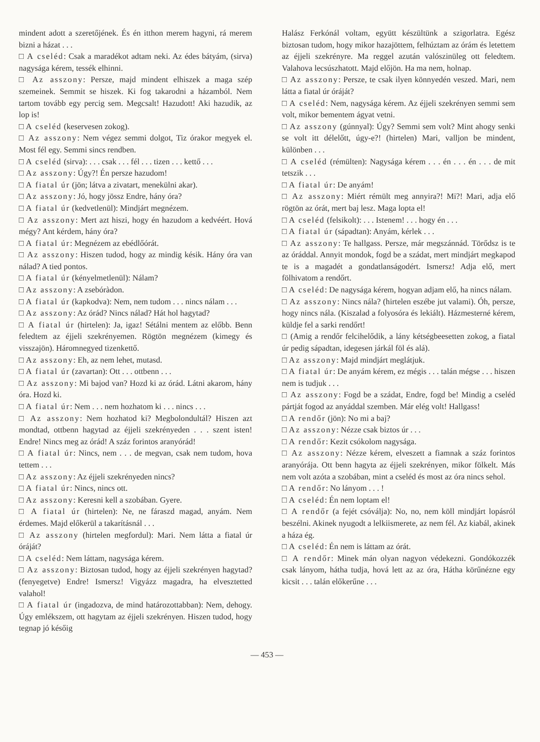mindent adott a szeretőjének. És én itthon merem hagyni, rá merem bizni a házat . . .
□ A cseléd: Csak a maradékot adtam neki. Az édes bátyám, (sirva) nagysága kérem, tessék elhinni.
□ Az asszony: Persze, majd mindent elhiszek a maga szép szemeinek. Semmit se hiszek. Ki fog takarodni a házamból. Nem tartom tovább egy percig sem. Megcsalt! Hazudott! Aki hazudik, az lop is!
□ A cseléd (keservesen zokog).
□ Az asszony: Nem végez semmi dolgot, Tiz órakor megyek el. Most fél egy. Semmi sincs rendben.
□ A cseléd (sirva): . . . csak . . . fél . . . tizen . . . kettő . . .
□ Az asszony: Úgy?! Én persze hazudom!
□ A fiatal úr (jön; látva a zivatart, menekülni akar).
□ Az asszony: Jó, hogy jössz Endre, hány óra?
□ A fiatal úr (kedvetlenül): Mindjárt megnézem.
□ Az asszony: Mert azt hiszi, hogy én hazudom a kedvéért. Hová mégy? Ant kérdem, hány óra?
□ A fiatal úr: Megnézem az ebédlőórát.
□ Az asszony: Hiszen tudod, hogy az mindig késik. Hány óra van nálad? A tied pontos.
□ A fiatal úr (kényelmetlenül): Nálam?
□ Az asszony: A zsebóràdon.
□ A fiatal úr (kapkodva): Nem, nem tudom . . . nincs nálam . . .
□ Az asszony: Az órád? Nincs nálad? Hát hol hagytad?
□ A fiatal úr (hirtelen): Ja, igaz! Sétálni mentem az előbb. Benn feledtem az éjjeli szekrényemen. Rögtön megnézem (kimegy és visszajön). Háromnegyed tizenkettő.
□ Az asszony: Eh, az nem lehet, mutasd.
□ A fiatal úr (zavartan): Ott . . . ottbenn . . .
□ Az asszony: Mi bajod van? Hozd ki az órád. Látni akarom, hány óra. Hozd ki.
□ A fiatal úr: Nem . . . nem hozhatom ki . . . nincs . . .
□ Az asszony: Nem hozhatod ki? Megbolondultál? Hiszen azt mondtad, ottbenn hagytad az éjjeli szekrényeden . . . szent isten! Endre! Nincs meg az órád! A száz forintos aranyórád!
□ A fiatal úr: Nincs, nem . . . de megvan, csak nem tudom, hova tettem . . .
□ Az asszony: Az éjjeli szekrényeden nincs?
□ A fiatal úr: Nincs, nincs ott.
□ Az asszony: Keresni kell a szobában. Gyere.
□ A fiatal úr (hirtelen): Ne, ne fáraszd magad, anyám. Nem érdemes. Majd előkerül a takarításnál . . .
□ Az asszony (hirtelen megfordul): Mari. Nem látta a fiatal úr óráját?
□ A cseléd: Nem láttam, nagysága kérem.
□ Az asszony: Biztosan tudod, hogy az éjjeli szekrényen hagytad? (fenyegetve) Endre! Ismersz! Vigyázz magadra, ha elvesztetted valahol!
□ A fiatal úr (ingadozva, de mind határozottabban): Nem, dehogy. Úgy emlékszem, ott hagytam az éjjeli szekrényen. Hiszen tudod, hogy tegnap jó későig
Halász Ferkónál voltam, együtt készültünk a szigorlatra. Egész biztosan tudom, hogy mikor hazajöttem, felhúztam az órám és letettem az éjjeli szekrényre. Ma reggel azután valószinüleg ott feledtem. Valahova lecsúszhatott. Majd előjön. Ha ma nem, holnap.
□ Az asszony: Persze, te csak ilyen könnyedén veszed. Mari, nem látta a fiatal úr óráját?
□ A cseléd: Nem, nagysága kérem. Az éjjeli szekrényen semmi sem volt, mikor bementem ágyat vetni.
□ Az asszony (gúnnyal): Úgy? Semmi sem volt? Mint ahogy senki se volt itt délelőtt, úgy-e?! (hirtelen) Mari, valljon be mindent, különben . . .
□ A cseléd (rémülten): Nagysága kérem . . . én . . . én . . . de mit tetszik . . .
□ A fiatal úr: De anyám!
□ Az asszony: Miért rémült meg annyira?! Mi?! Mari, adja elő rögtön az órát, mert baj lesz. Maga lopta el!
□ A cseléd (felsikolt): . . . Istenem! . . . hogy én . . .
□ A fiatal úr (sápadtan): Anyám, kérlek . . .
□ Az asszony: Te hallgass. Persze, már megszánnád. Törődsz is te az óráddal. Annyit mondok, fogd be a szádat, mert mindjárt megkapod te is a magadét a gondatlanságodért. Ismersz! Adja elő, mert fölhivatom a rendőrt.
□ A cseléd: De nagysága kérem, hogyan adjam elő, ha nincs nálam.
□ Az asszony: Nincs nála? (hirtelen eszébe jut valami). Óh, persze, hogy nincs nála. (Kiszalad a folyosóra és lekiált). Házmesterné kérem, küldje fel a sarki rendőrt!
□ (Amig a rendőr felcihelődik, a lány kétségbeesetten zokog, a fiatal úr pedig sápadtan, idegesen járkál föl és alá).
□ Az asszony: Majd mindjárt meglátjuk.
□ A fiatal úr: De anyám kérem, ez mégis . . . talán mégse . . . hiszen nem is tudjuk . . .
□ Az asszony: Fogd be a szádat, Endre, fogd be! Mindig a cseléd pártját fogod az anyáddal szemben. Már elég volt! Hallgass!
□ A rendőr (jön): No mi a baj?
□ Az asszony: Nézze csak biztos úr . . .
□ A rendőr: Kezit csókolom nagysága.
□ Az asszony: Nézze kérem, elveszett a fiamnak a száz forintos aranyórája. Ott benn hagyta az éjjeli szekrényen, mikor fölkelt. Más nem volt azóta a szobában, mint a cseléd és most az óra nincs sehol.
□ A rendőr: No lányom . . . !
□ A cseléd: Én nem loptam el!
□ A rendőr (a fejét csóválja): No, no, nem köll mindjárt lopásról beszélni. Akinek nyugodt a lelkiismerete, az nem fél. Az kiabál, akinek a háza ég.
□ A cseléd: Én nem is láttam az órát.
□ A rendőr: Minek mán olyan nagyon védekezni. Gondókozzék csak lányom, hátha tudja, hová lett az az óra, Hátha körűnézne egy kicsit . . . talán előkerűne . . .
— 453 —